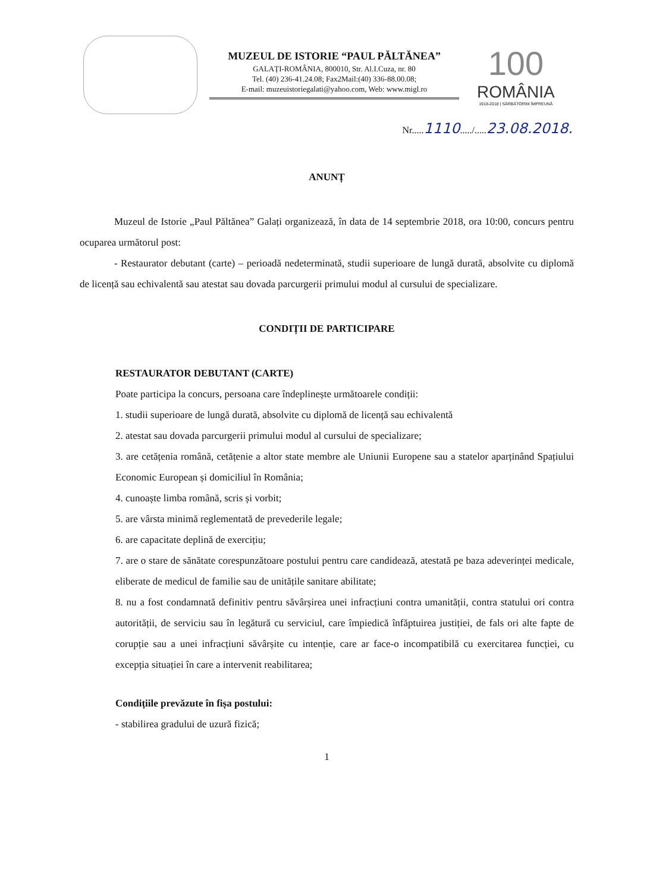MUZEUL DE ISTORIE “PAUL PĂLTĂNEA”
GALAȚI-ROMÂNIA, 800010, Str. Al.I.Cuza, nr. 80
Tel. (40) 236-41.24.08; Fax2Mail:(40) 336-88.00.08;
E-mail: muzeuistoriegalati@yahoo.com, Web: www.migl.ro
100
ROMÂNIA
1918-2018 | SĂRBĂTORIM ÎMPREUNĂ
Nr.....1110...../.....23.08.2018.
ANUNȚ
Muzeul de Istorie „Paul Păltănea” Galați organizează, în data de 14 septembrie 2018, ora 10:00, concurs pentru ocuparea următorul post:
- Restaurator debutant (carte) – perioadă nedeterminată, studii superioare de lungă durată, absolvite cu diplomă de licență sau echivalentă sau atestat sau dovada parcurgerii primului modul al cursului de specializare.
CONDIȚII DE PARTICIPARE
RESTAURATOR DEBUTANT (CARTE)
Poate participa la concurs, persoana care îndeplinește următoarele condiții:
1. studii superioare de lungă durată, absolvite cu diplomă de licență sau echivalentă
2. atestat sau dovada parcurgerii primului modul al cursului de specializare;
3. are cetățenia română, cetățenie a altor state membre ale Uniunii Europene sau a statelor aparținând Spațiului Economic European și domiciliul în România;
4. cunoaște limba română, scris și vorbit;
5. are vârsta minimă reglementată de prevederile legale;
6. are capacitate deplină de exercițiu;
7. are o stare de sănătate corespunzătoare postului pentru care candidează, atestată pe baza adeverinței medicale, eliberate de medicul de familie sau de unitățile sanitare abilitate;
8. nu a fost condamnată definitiv pentru săvârșirea unei infracțiuni contra umanității, contra statului ori contra autorității, de serviciu sau în legătură cu serviciul, care împiedică înfăptuirea justiției, de fals ori alte fapte de corupție sau a unei infracțiuni săvârșite cu intenție, care ar face-o incompatibilă cu exercitarea funcției, cu excepția situației în care a intervenit reabilitarea;
Condițiile prevăzute în fișa postului:
- stabilirea gradului de uzură fizică;
1